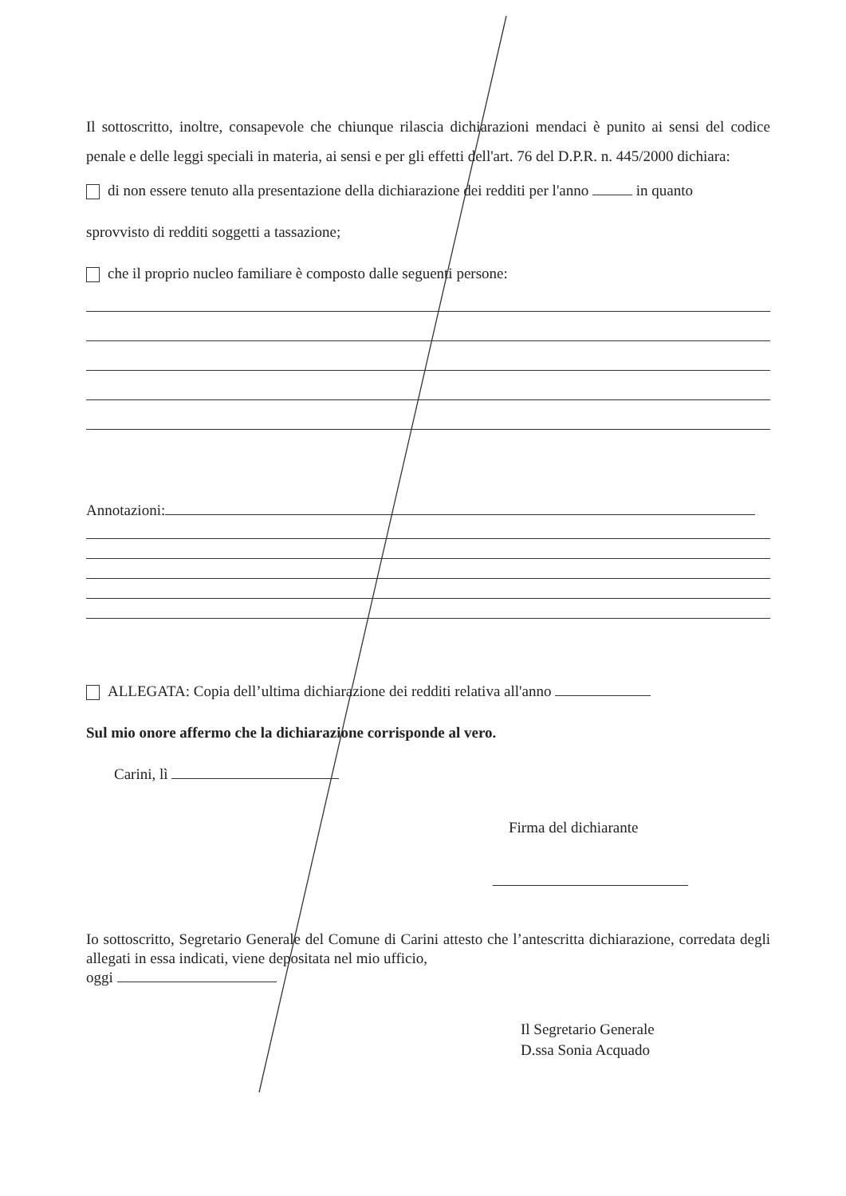Il sottoscritto, inoltre, consapevole che chiunque rilascia dichiarazioni mendaci è punito ai sensi del codice penale e delle leggi speciali in materia, ai sensi e per gli effetti dell'art. 76 del D.P.R. n. 445/2000 dichiara:
di non essere tenuto alla presentazione della dichiarazione dei redditi per l'anno in quanto
sprovvisto di redditi soggetti a tassazione;
che il proprio nucleo familiare è composto dalle seguenti persone:
Annotazioni:
ALLEGATA: Copia dell’ultima dichiarazione dei redditi relativa all'anno
Sul mio onore affermo che la dichiarazione corrisponde al vero.
Carini, lì
Firma del dichiarante
Io sottoscritto, Segretario Generale del Comune di Carini attesto che l’antescritta dichiarazione, corredata degli allegati in essa indicati, viene depositata nel mio ufficio,
oggi
Il Segretario Generale
D.ssa Sonia Acquado